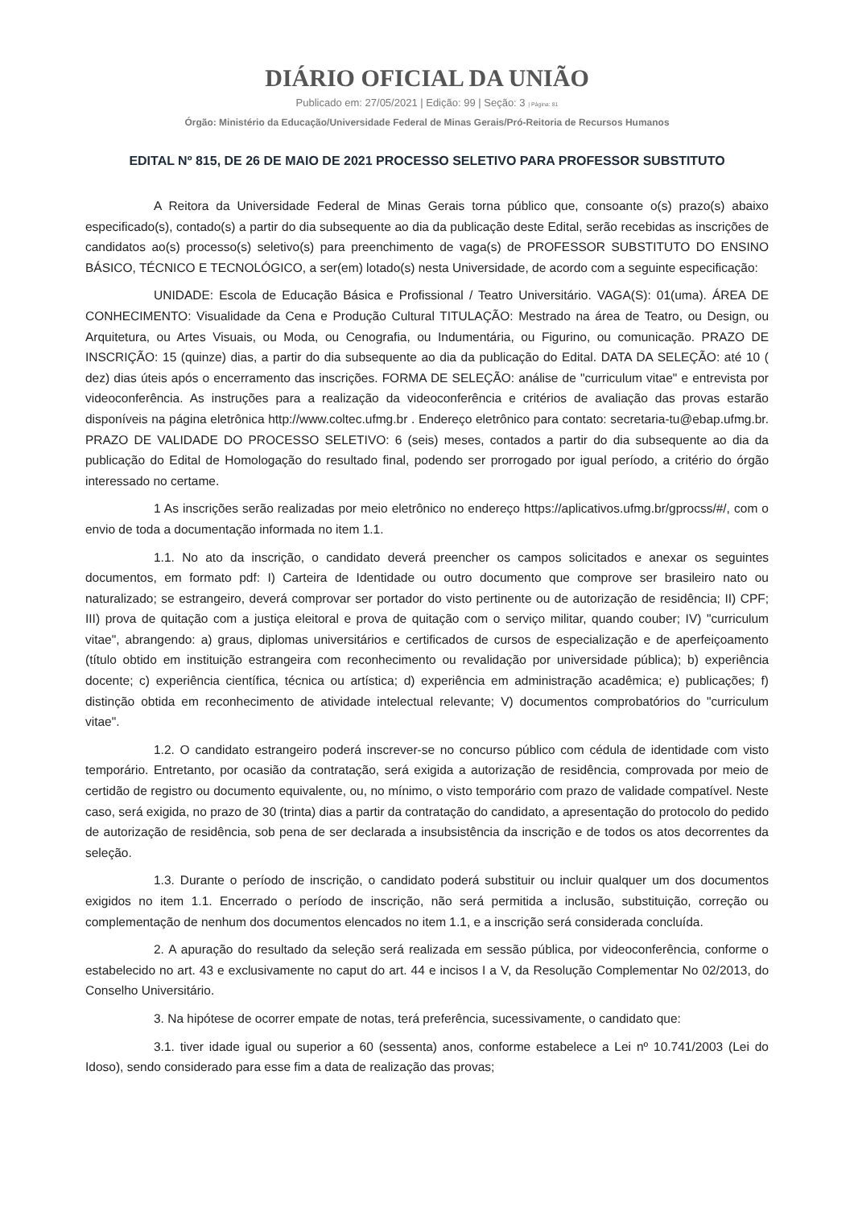DIÁRIO OFICIAL DA UNIÃO
Publicado em: 27/05/2021 | Edição: 99 | Seção: 3 | Página: 81
Órgão: Ministério da Educação/Universidade Federal de Minas Gerais/Pró-Reitoria de Recursos Humanos
EDITAL Nº 815, DE 26 DE MAIO DE 2021 PROCESSO SELETIVO PARA PROFESSOR SUBSTITUTO
A Reitora da Universidade Federal de Minas Gerais torna público que, consoante o(s) prazo(s) abaixo especificado(s), contado(s) a partir do dia subsequente ao dia da publicação deste Edital, serão recebidas as inscrições de candidatos ao(s) processo(s) seletivo(s) para preenchimento de vaga(s) de PROFESSOR SUBSTITUTO DO ENSINO BÁSICO, TÉCNICO E TECNOLÓGICO, a ser(em) lotado(s) nesta Universidade, de acordo com a seguinte especificação:
UNIDADE: Escola de Educação Básica e Profissional / Teatro Universitário. VAGA(S): 01(uma). ÁREA DE CONHECIMENTO: Visualidade da Cena e Produção Cultural TITULAÇÃO: Mestrado na área de Teatro, ou Design, ou Arquitetura, ou Artes Visuais, ou Moda, ou Cenografia, ou Indumentária, ou Figurino, ou comunicação. PRAZO DE INSCRIÇÃO: 15 (quinze) dias, a partir do dia subsequente ao dia da publicação do Edital. DATA DA SELEÇÃO: até 10 ( dez) dias úteis após o encerramento das inscrições. FORMA DE SELEÇÃO: análise de "curriculum vitae" e entrevista por videoconferência. As instruções para a realização da videoconferência e critérios de avaliação das provas estarão disponíveis na página eletrônica http://www.coltec.ufmg.br . Endereço eletrônico para contato: secretaria-tu@ebap.ufmg.br. PRAZO DE VALIDADE DO PROCESSO SELETIVO: 6 (seis) meses, contados a partir do dia subsequente ao dia da publicação do Edital de Homologação do resultado final, podendo ser prorrogado por igual período, a critério do órgão interessado no certame.
1 As inscrições serão realizadas por meio eletrônico no endereço https://aplicativos.ufmg.br/gprocss/#/, com o envio de toda a documentação informada no item 1.1.
1.1. No ato da inscrição, o candidato deverá preencher os campos solicitados e anexar os seguintes documentos, em formato pdf: I) Carteira de Identidade ou outro documento que comprove ser brasileiro nato ou naturalizado; se estrangeiro, deverá comprovar ser portador do visto pertinente ou de autorização de residência; II) CPF; III) prova de quitação com a justiça eleitoral e prova de quitação com o serviço militar, quando couber; IV) "curriculum vitae", abrangendo: a) graus, diplomas universitários e certificados de cursos de especialização e de aperfeiçoamento (título obtido em instituição estrangeira com reconhecimento ou revalidação por universidade pública); b) experiência docente; c) experiência científica, técnica ou artística; d) experiência em administração acadêmica; e) publicações; f) distinção obtida em reconhecimento de atividade intelectual relevante; V) documentos comprobatórios do "curriculum vitae".
1.2. O candidato estrangeiro poderá inscrever-se no concurso público com cédula de identidade com visto temporário. Entretanto, por ocasião da contratação, será exigida a autorização de residência, comprovada por meio de certidão de registro ou documento equivalente, ou, no mínimo, o visto temporário com prazo de validade compatível. Neste caso, será exigida, no prazo de 30 (trinta) dias a partir da contratação do candidato, a apresentação do protocolo do pedido de autorização de residência, sob pena de ser declarada a insubsistência da inscrição e de todos os atos decorrentes da seleção.
1.3. Durante o período de inscrição, o candidato poderá substituir ou incluir qualquer um dos documentos exigidos no item 1.1. Encerrado o período de inscrição, não será permitida a inclusão, substituição, correção ou complementação de nenhum dos documentos elencados no item 1.1, e a inscrição será considerada concluída.
2. A apuração do resultado da seleção será realizada em sessão pública, por videoconferência, conforme o estabelecido no art. 43 e exclusivamente no caput do art. 44 e incisos I a V, da Resolução Complementar No 02/2013, do Conselho Universitário.
3. Na hipótese de ocorrer empate de notas, terá preferência, sucessivamente, o candidato que:
3.1. tiver idade igual ou superior a 60 (sessenta) anos, conforme estabelece a Lei nº 10.741/2003 (Lei do Idoso), sendo considerado para esse fim a data de realização das provas;